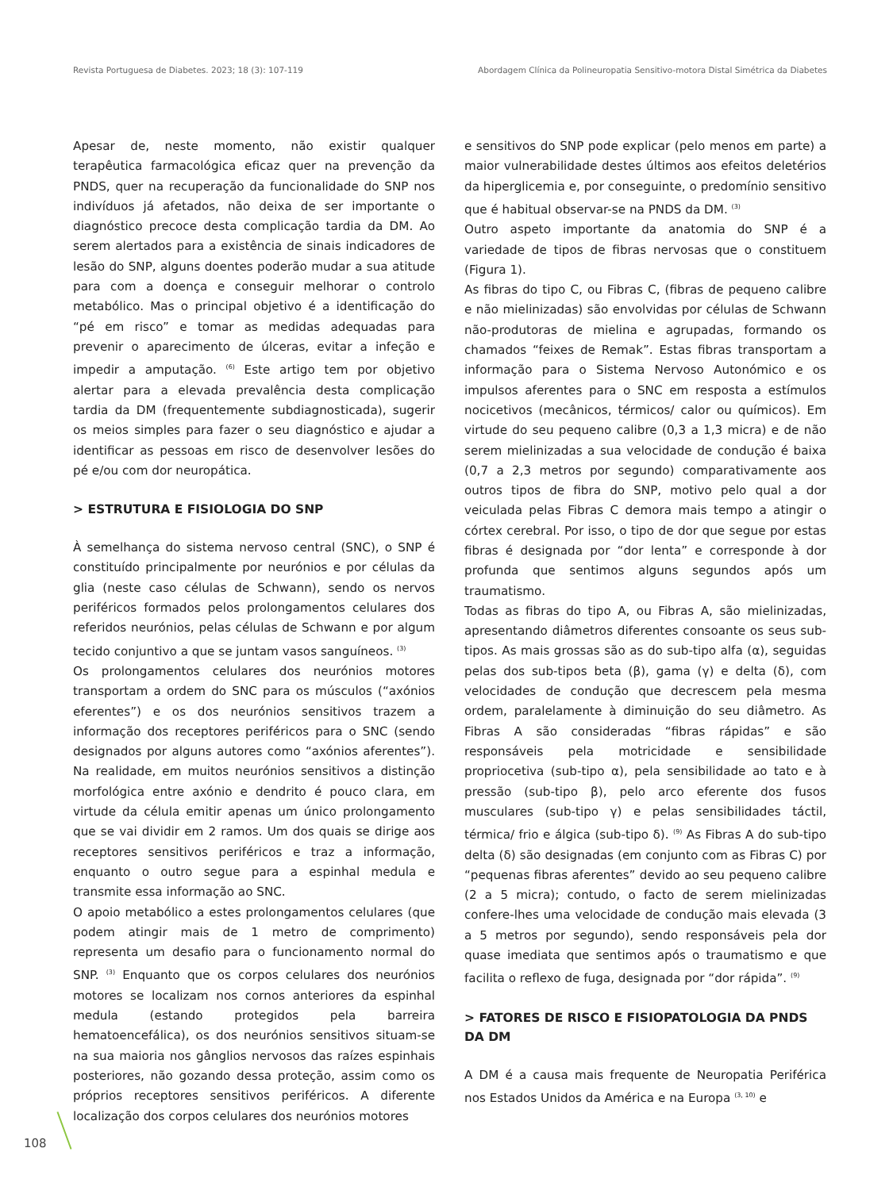Revista Portuguesa de Diabetes. 2023; 18 (3): 107-119 Abordagem Clínica da Polineuropatia Sensitivo-motora Distal Simétrica da Diabetes
Apesar de, neste momento, não existir qualquer terapêutica farmacológica eficaz quer na prevenção da PNDS, quer na recuperação da funcionalidade do SNP nos indivíduos já afetados, não deixa de ser importante o diagnóstico precoce desta complicação tardia da DM. Ao serem alertados para a existência de sinais indicadores de lesão do SNP, alguns doentes poderão mudar a sua atitude para com a doença e conseguir melhorar o controlo metabólico. Mas o principal objetivo é a identificação do “pé em risco” e tomar as medidas adequadas para prevenir o aparecimento de úlceras, evitar a infeção e impedir a amputação. <sup>(6)</sup> Este artigo tem por objetivo alertar para a elevada prevalência desta complicação tardia da DM (frequentemente subdiagnosticada), sugerir os meios simples para fazer o seu diagnóstico e ajudar a identificar as pessoas em risco de desenvolver lesões do pé e/ou com dor neuropática.
> ESTRUTURA E FISIOLOGIA DO SNP
À semelhança do sistema nervoso central (SNC), o SNP é constituído principalmente por neurónios e por células da glia (neste caso células de Schwann), sendo os nervos periféricos formados pelos prolongamentos celulares dos referidos neurónios, pelas células de Schwann e por algum tecido conjuntivo a que se juntam vasos sanguíneos. <sup>(3)</sup>
Os prolongamentos celulares dos neurónios motores transportam a ordem do SNC para os músculos (“axónios eferentes”) e os dos neurónios sensitivos trazem a informação dos receptores periféricos para o SNC (sendo designados por alguns autores como “axónios aferentes”). Na realidade, em muitos neurónios sensitivos a distinção morfológica entre axónio e dendrito é pouco clara, em virtude da célula emitir apenas um único prolongamento que se vai dividir em 2 ramos. Um dos quais se dirige aos receptores sensitivos periféricos e traz a informação, enquanto o outro segue para a espinhal medula e transmite essa informação ao SNC.
O apoio metabólico a estes prolongamentos celulares (que podem atingir mais de 1 metro de comprimento) representa um desafio para o funcionamento normal do SNP. <sup>(3)</sup> Enquanto que os corpos celulares dos neurónios motores se localizam nos cornos anteriores da espinhal medula (estando protegidos pela barreira hematoencefálica), os dos neurónios sensitivos situam-se na sua maioria nos gânglios nervosos das raízes espinhais posteriores, não gozando dessa proteção, assim como os próprios receptores sensitivos periféricos. A diferente localização dos corpos celulares dos neurónios motores
e sensitivos do SNP pode explicar (pelo menos em parte) a maior vulnerabilidade destes últimos aos efeitos deletérios da hiperglicemia e, por conseguinte, o predomínio sensitivo que é habitual observar-se na PNDS da DM. <sup>(3)</sup>
Outro aspeto importante da anatomia do SNP é a variedade de tipos de fibras nervosas que o constituem (Figura 1).
As fibras do tipo C, ou Fibras C, (fibras de pequeno calibre e não mielinizadas) são envolvidas por células de Schwann não-produtoras de mielina e agrupadas, formando os chamados “feixes de Remak”. Estas fibras transportam a informação para o Sistema Nervoso Autonómico e os impulsos aferentes para o SNC em resposta a estímulos nocicetivos (mecânicos, térmicos/ calor ou químicos). Em virtude do seu pequeno calibre (0,3 a 1,3 micra) e de não serem mielinizadas a sua velocidade de condução é baixa (0,7 a 2,3 metros por segundo) comparativamente aos outros tipos de fibra do SNP, motivo pelo qual a dor veiculada pelas Fibras C demora mais tempo a atingir o córtex cerebral. Por isso, o tipo de dor que segue por estas fibras é designada por “dor lenta” e corresponde à dor profunda que sentimos alguns segundos após um traumatismo.
Todas as fibras do tipo A, ou Fibras A, são mielinizadas, apresentando diâmetros diferentes consoante os seus sub-tipos. As mais grossas são as do sub-tipo alfa (α), seguidas pelas dos sub-tipos beta (β), gama (γ) e delta (δ), com velocidades de condução que decrescem pela mesma ordem, paralelamente à diminuição do seu diâmetro. As Fibras A são consideradas “fibras rápidas” e são responsáveis pela motricidade e sensibilidade propriocetiva (sub-tipo α), pela sensibilidade ao tato e à pressão (sub-tipo β), pelo arco eferente dos fusos musculares (sub-tipo γ) e pelas sensibilidades táctil, térmica/ frio e álgica (sub-tipo δ). <sup>(9)</sup> As Fibras A do sub-tipo delta (δ) são designadas (em conjunto com as Fibras C) por “pequenas fibras aferentes” devido ao seu pequeno calibre (2 a 5 micra); contudo, o facto de serem mielinizadas confere-lhes uma velocidade de condução mais elevada (3 a 5 metros por segundo), sendo responsáveis pela dor quase imediata que sentimos após o traumatismo e que facilita o reflexo de fuga, designada por “dor rápida”. <sup>(9)</sup>
> FATORES DE RISCO E FISIOPATOLOGIA DA PNDS DA DM
A DM é a causa mais frequente de Neuropatia Periférica nos Estados Unidos da América e na Europa <sup>(3, 10)</sup> e
108